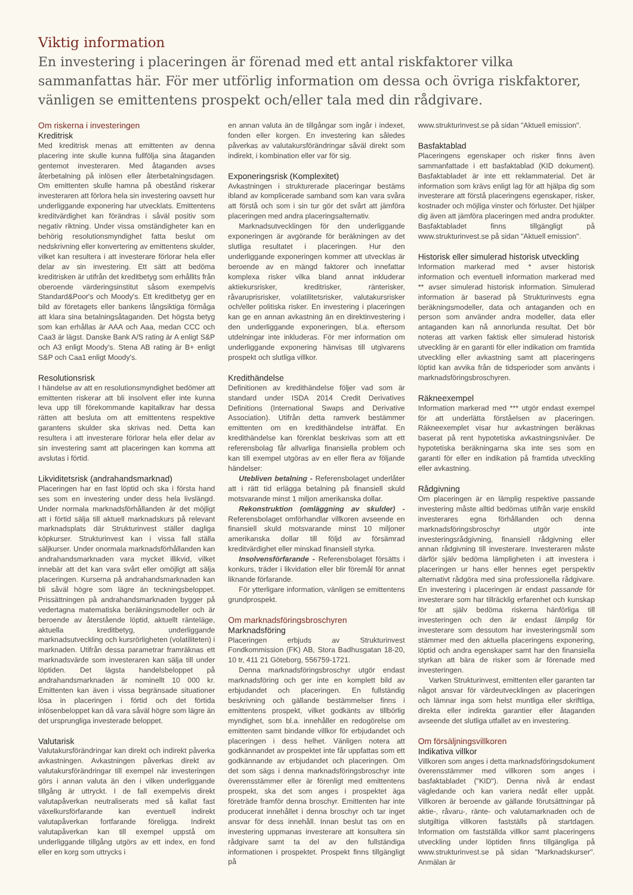Viktig information
En investering i placeringen är förenad med ett antal riskfaktorer vilka sammanfattas här. För mer utförlig information om dessa och övriga riskfaktorer, vänligen se emittentens prospekt och/eller tala med din rådgivare.
Om riskerna i investeringen
Kreditrisk
Med kreditrisk menas att emittenten av denna placering inte skulle kunna fullfölja sina åtaganden gentemot investeraren. Med åtaganden avses återbetalning på inlösen eller återbetalningsdagen. Om emittenten skulle hamna på obestånd riskerar investeraren att förlora hela sin investering oavsett hur underliggande exponering har utvecklats. Emittentens kreditvärdighet kan förändras i såväl positiv som negativ riktning. Under vissa omständigheter kan en behörig resolutionsmyndighet fatta beslut om nedskrivning eller konvertering av emittentens skulder, vilket kan resultera i att investerare förlorar hela eller delar av sin investering. Ett sätt att bedöma kreditrisken är utifrån det kreditbetyg som erhållits från oberoende värderingsinstitut såsom exempelvis Standard&Poor's och Moody's. Ett kreditbetyg ger en bild av företagets eller bankens långsiktiga förmåga att klara sina betalningsåtaganden. Det högsta betyg som kan erhållas är AAA och Aaa, medan CCC och Caa3 är lägst. Danske Bank A/S rating är A enligt S&P och A3 enligt Moody's. Stena AB rating är B+ enligt S&P och Caa1 enligt Moody's.
Resolutionsrisk
I händelse av att en resolutionsmyndighet bedömer att emittenten riskerar att bli insolvent eller inte kunna leva upp till förekommande kapitalkrav har dessa rätten att besluta om att emittentens respektive garantens skulder ska skrivas ned. Detta kan resultera i att investerare förlorar hela eller delar av sin investering samt att placeringen kan komma att avslutas i förtid.
Likviditetsrisk (andrahandsmarknad)
Placeringen har en fast löptid och ska i första hand ses som en investering under dess hela livslängd. Under normala marknadsförhållanden är det möjligt att i förtid sälja till aktuell marknadskurs på relevant marknadsplats där Strukturinvest ställer dagliga köpkurser. Strukturinvest kan i vissa fall ställa säljkurser. Under onormala marknadsförhållanden kan andrahandsmarknaden vara mycket illikvid, vilket innebär att det kan vara svårt eller omöjligt att sälja placeringen. Kurserna på andrahandsmarknaden kan bli såväl högre som lägre än teckningsbeloppet. Prissättningen på andrahandsmarknaden bygger på vedertagna matematiska beräkningsmodeller och är beroende av återstående löptid, aktuellt ränteläge, aktuella kreditbetyg, underliggande marknadsutveckling och kursrörligheten (volatiliteten) i marknaden. Utifrån dessa parametrar framräknas ett marknadsvärde som investeraren kan sälja till under löptiden. Det lägsta handelsbeloppet på andrahandsmarknaden är nominellt 10 000 kr. Emittenten kan även i vissa begränsade situationer lösa in placeringen i förtid och det förtida inlösenbeloppet kan då vara såväl högre som lägre än det ursprungliga investerade beloppet.
Valutarisk
Valutakursförändringar kan direkt och indirekt påverka avkastningen. Avkastningen påverkas direkt av valutakursförändringar till exempel när investeringen görs i annan valuta än den i vilken underliggande tillgång är uttryckt. I de fall exempelvis direkt valutapåverkan neutraliserats med så kallat fast växelkursförfarande kan eventuell indirekt valutapåverkan fortfarande föreligga. Indirekt valutapåverkan kan till exempel uppstå om underliggande tillgång utgörs av ett index, en fond eller en korg som uttrycks i
en annan valuta än de tillgångar som ingår i indexet, fonden eller korgen. En investering kan således påverkas av valutakursförändringar såväl direkt som indirekt, i kombination eller var för sig.
Exponeringsrisk (Komplexitet)
Avkastningen i strukturerade placeringar bestäms ibland av komplicerade samband som kan vara svåra att förstå och som i sin tur gör det svårt att jämföra placeringen med andra placeringsalternativ.
Marknadsutvecklingen för den underliggande exponeringen är avgörande för beräkningen av det slutliga resultatet i placeringen. Hur den underliggande exponeringen kommer att utvecklas är beroende av en mängd faktorer och innefattar komplexa risker vilka bland annat inkluderar aktiekursrisker, kreditrisker, ränterisker, råvaruprisrisker, volatilitetsrisker, valutakursrisker och/eller politiska risker. En investering i placeringen kan ge en annan avkastning än en direktinvestering i den underliggande exponeringen, bl.a. eftersom utdelningar inte inkluderas. För mer information om underliggande exponering hänvisas till utgivarens prospekt och slutliga villkor.
Kredithändelse
Definitionen av kredithändelse följer vad som är standard under ISDA 2014 Credit Derivatives Definitions (International Swaps and Derivative Association). Utifrån detta ramverk bestämmer emittenten om en kredithändelse inträffat. En kredithändelse kan förenklat beskrivas som att ett referensbolag får allvarliga finansiella problem och kan till exempel utgöras av en eller flera av följande händelser:
Utebliven betalning - Referensbolaget underlåter att i rätt tid erlägga betalning på finansiell skuld motsvarande minst 1 miljon amerikanska dollar.
Rekonstruktion (omläggning av skulder) - Referensbolaget omförhandlar villkoren avseende en finansiell skuld motsvarande minst 10 miljoner amerikanska dollar till följd av försämrad kreditvärdighet eller minskad finansiell styrka.
Insolvensförfarande - Referensbolaget försätts i konkurs, träder i likvidation eller blir föremål för annat liknande förfarande.
För ytterligare information, vänligen se emittentens grundprospekt.
Om marknadsföringsbroschyren
Marknadsföring
Placeringen erbjuds av Strukturinvest Fondkommission (FK) AB, Stora Badhusgatan 18-20, 10 tr, 411 21 Göteborg, 556759-1721.
Denna marknadsföringsbroschyr utgör endast marknadsföring och ger inte en komplett bild av erbjudandet och placeringen. En fullständig beskrivning och gällande bestämmelser finns i emittentens prospekt, vilket godkänts av tillbörlig myndighet, som bl.a. innehåller en redogörelse om emittenten samt bindande villkor för erbjudandet och placeringen i dess helhet. Vänligen notera att godkännandet av prospektet inte får uppfattas som ett godkännande av erbjudandet och placeringen. Om det som sägs i denna marknadsföringsbroschyr inte överensstämmer eller är förenligt med emittentens prospekt, ska det som anges i prospektet äga företräde framför denna broschyr. Emittenten har inte producerat innehållet i denna broschyr och tar inget ansvar för dess innehåll. Innan beslut tas om en investering uppmanas investerare att konsultera sin rådgivare samt ta del av den fullständiga informationen i prospektet. Prospekt finns tillgängligt på
www.strukturinvest.se på sidan "Aktuell emission".
Basfaktablad
Placeringens egenskaper och risker finns även sammanfattade i ett basfaktablad (KID dokument). Basfaktabladet är inte ett reklammaterial. Det är information som krävs enligt lag för att hjälpa dig som investerare att förstå placeringens egenskaper, risker, kostnader och möjliga vinster och förluster. Det hjälper dig även att jämföra placeringen med andra produkter. Basfaktabladet finns tillgängligt på www.strukturinvest.se på sidan "Aktuell emission".
Historisk eller simulerad historisk utveckling
Information markerad med * avser historisk information och eventuell information markerad med ** avser simulerad historisk information. Simulerad information är baserad på Strukturinvests egna beräkningsmodeller, data och antaganden och en person som använder andra modeller, data eller antaganden kan nå annorlunda resultat. Det bör noteras att varken faktisk eller simulerad historisk utveckling är en garanti för eller indikation om framtida utveckling eller avkastning samt att placeringens löptid kan avvika från de tidsperioder som använts i marknadsföringsbroschyren.
Räkneexempel
Information markerad med *** utgör endast exempel för att underlätta förståelsen av placeringen. Räkneexemplet visar hur avkastningen beräknas baserat på rent hypotetiska avkastningsnivåer. De hypotetiska beräkningarna ska inte ses som en garanti för eller en indikation på framtida utveckling eller avkastning.
Rådgivning
Om placeringen är en lämplig respektive passande investering måste alltid bedömas utifrån varje enskild investerares egna förhållanden och denna marknadsföringsbroschyr utgör inte investeringsrådgivning, finansiell rådgivning eller annan rådgivning till investerare. Investeraren måste därför själv bedöma lämpligheten i att investera i placeringen ur hans eller hennes eget perspektiv alternativt rådgöra med sina professionella rådgivare. En investering i placeringen är endast passande för investerare som har tillräcklig erfarenhet och kunskap för att själv bedöma riskerna hänförliga till investeringen och den är endast lämplig för investerare som dessutom har investeringsmål som stämmer med den aktuella placeringens exponering, löptid och andra egenskaper samt har den finansiella styrkan att bära de risker som är förenade med investeringen.
Varken Strukturinvest, emittenten eller garanten tar något ansvar för värdeutvecklingen av placeringen och lämnar inga som helst muntliga eller skriftliga, direkta eller indirekta garantier eller åtaganden avseende det slutliga utfallet av en investering.
Om försäljningsvillkoren
Indikativa villkor
Villkoren som anges i detta marknadsföringsdokument överensstämmer med villkoren som anges i basfaktabladet ("KID"). Denna nivå är endast vägledande och kan variera nedåt eller uppåt. Villkoren är beroende av gällande förutsättningar på aktie-, råvaru-, ränte- och valutamarknaden och de slutgiltiga villkoren fastställs på startdagen. Information om fastställda villkor samt placeringens utveckling under löptiden finns tillgängliga på www.strukturinvest.se på sidan "Marknadskurser". Anmälan är